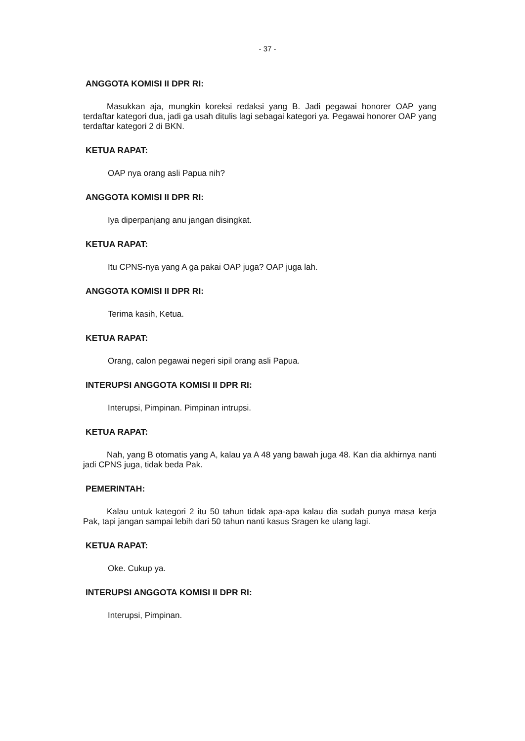- 37 -
ANGGOTA KOMISI II DPR RI:
Masukkan aja, mungkin koreksi redaksi yang B. Jadi pegawai honorer OAP yang terdaftar kategori dua, jadi ga usah ditulis lagi sebagai kategori ya. Pegawai honorer OAP yang terdaftar kategori 2 di BKN.
KETUA RAPAT:
OAP nya orang asli Papua nih?
ANGGOTA KOMISI II DPR RI:
Iya diperpanjang anu jangan disingkat.
KETUA RAPAT:
Itu CPNS-nya yang A ga pakai OAP juga? OAP juga lah.
ANGGOTA KOMISI II DPR RI:
Terima kasih, Ketua.
KETUA RAPAT:
Orang, calon pegawai negeri sipil orang asli Papua.
INTERUPSI ANGGOTA KOMISI II DPR RI:
Interupsi, Pimpinan. Pimpinan intrupsi.
KETUA RAPAT:
Nah, yang B otomatis yang A, kalau ya A 48 yang bawah juga 48. Kan dia akhirnya nanti jadi CPNS juga, tidak beda Pak.
PEMERINTAH:
Kalau untuk kategori 2 itu 50 tahun tidak apa-apa kalau dia sudah punya masa kerja Pak, tapi jangan sampai lebih dari 50 tahun nanti kasus Sragen ke ulang lagi.
KETUA RAPAT:
Oke. Cukup ya.
INTERUPSI ANGGOTA KOMISI II DPR RI:
Interupsi, Pimpinan.